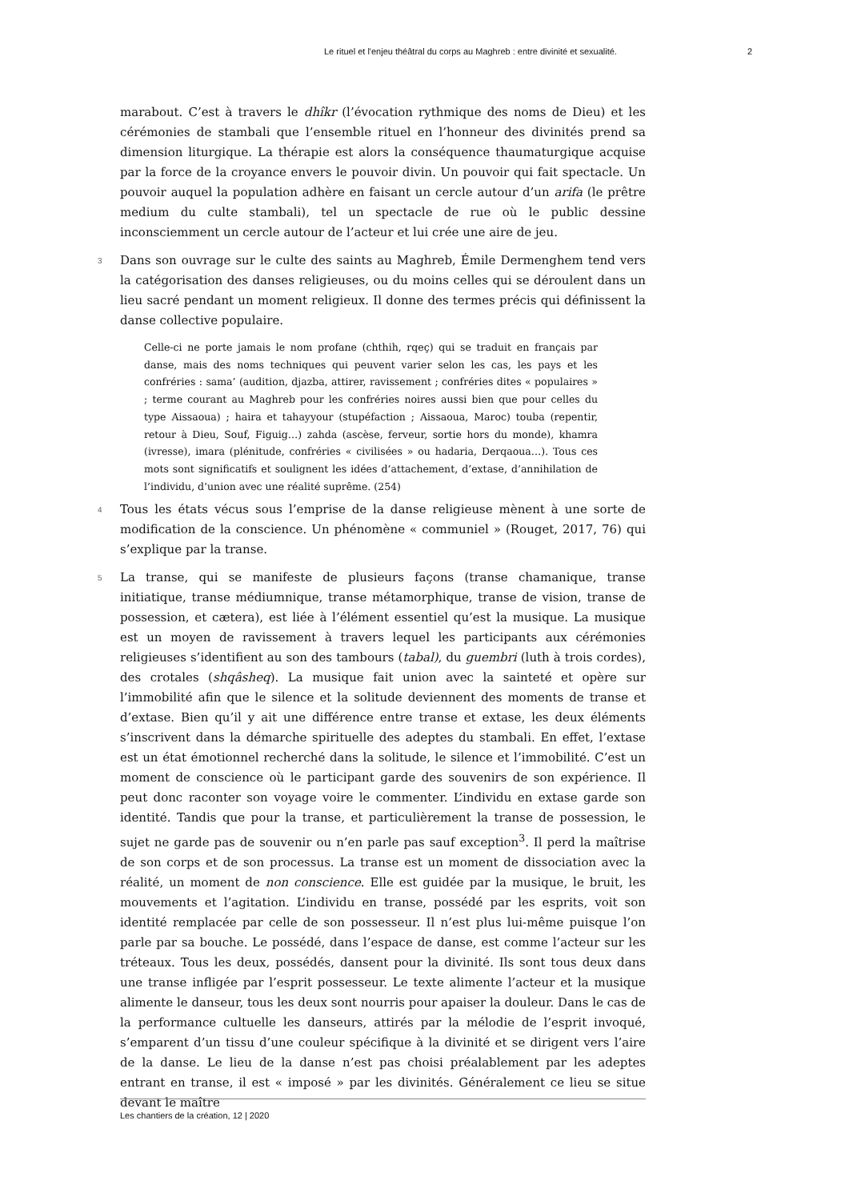Le rituel et l'enjeu théâtral du corps au Maghreb : entre divinité et sexualité. 2
marabout. C’est à travers le dhîkr (l’évocation rythmique des noms de Dieu) et les cérémonies de stambali que l’ensemble rituel en l’honneur des divinités prend sa dimension liturgique. La thérapie est alors la conséquence thaumaturgique acquise par la force de la croyance envers le pouvoir divin. Un pouvoir qui fait spectacle. Un pouvoir auquel la population adhère en faisant un cercle autour d’un arifa (le prêtre medium du culte stambali), tel un spectacle de rue où le public dessine inconsciemment un cercle autour de l’acteur et lui crée une aire de jeu.
3 Dans son ouvrage sur le culte des saints au Maghreb, Émile Dermenghem tend vers la catégorisation des danses religieuses, ou du moins celles qui se déroulent dans un lieu sacré pendant un moment religieux. Il donne des termes précis qui définissent la danse collective populaire.
Celle-ci ne porte jamais le nom profane (chthih, rqeç) qui se traduit en français par danse, mais des noms techniques qui peuvent varier selon les cas, les pays et les confréries : sama’ (audition, djazba, attirer, ravissement ; confréries dites « populaires » ; terme courant au Maghreb pour les confréries noires aussi bien que pour celles du type Aissaoua) ; haira et tahayyour (stupéfaction ; Aissaoua, Maroc) touba (repentir, retour à Dieu, Souf, Figuig…) zahda (ascèse, ferveur, sortie hors du monde), khamra (ivresse), imara (plénitude, confréries « civilisées » ou hadaria, Derqaoua…). Tous ces mots sont significatifs et soulignent les idées d’attachement, d’extase, d’annihilation de l’individu, d’union avec une réalité suprême. (254)
4 Tous les états vécus sous l’emprise de la danse religieuse mènent à une sorte de modification de la conscience. Un phénomène « communiel » (Rouget, 2017, 76) qui s’explique par la transe.
5 La transe, qui se manifeste de plusieurs façons (transe chamanique, transe initiatique, transe médiumnique, transe métamorphique, transe de vision, transe de possession, et cætera), est liée à l’élément essentiel qu’est la musique. La musique est un moyen de ravissement à travers lequel les participants aux cérémonies religieuses s’identifient au son des tambours (tabal), du guembri (luth à trois cordes), des crotales (shqâsheq). La musique fait union avec la sainteté et opère sur l’immobilité afin que le silence et la solitude deviennent des moments de transe et d’extase. Bien qu’il y ait une différence entre transe et extase, les deux éléments s’inscrivent dans la démarche spirituelle des adeptes du stambali. En effet, l’extase est un état émotionnel recherché dans la solitude, le silence et l’immobilité. C’est un moment de conscience où le participant garde des souvenirs de son expérience. Il peut donc raconter son voyage voire le commenter. L’individu en extase garde son identité. Tandis que pour la transe, et particulièrement la transe de possession, le sujet ne garde pas de souvenir ou n’en parle pas sauf exception<sup>3</sup>. Il perd la maîtrise de son corps et de son processus. La transe est un moment de dissociation avec la réalité, un moment de non conscience. Elle est guidée par la musique, le bruit, les mouvements et l’agitation. L’individu en transe, possédé par les esprits, voit son identité remplacée par celle de son possesseur. Il n’est plus lui-même puisque l’on parle par sa bouche. Le possédé, dans l’espace de danse, est comme l’acteur sur les tréteaux. Tous les deux, possédés, dansent pour la divinité. Ils sont tous deux dans une transe infligée par l’esprit possesseur. Le texte alimente l’acteur et la musique alimente le danseur, tous les deux sont nourris pour apaiser la douleur. Dans le cas de la performance cultuelle les danseurs, attirés par la mélodie de l’esprit invoqué, s’emparent d’un tissu d’une couleur spécifique à la divinité et se dirigent vers l’aire de la danse. Le lieu de la danse n’est pas choisi préalablement par les adeptes entrant en transe, il est « imposé » par les divinités. Généralement ce lieu se situe devant le maître
Les chantiers de la création, 12 | 2020